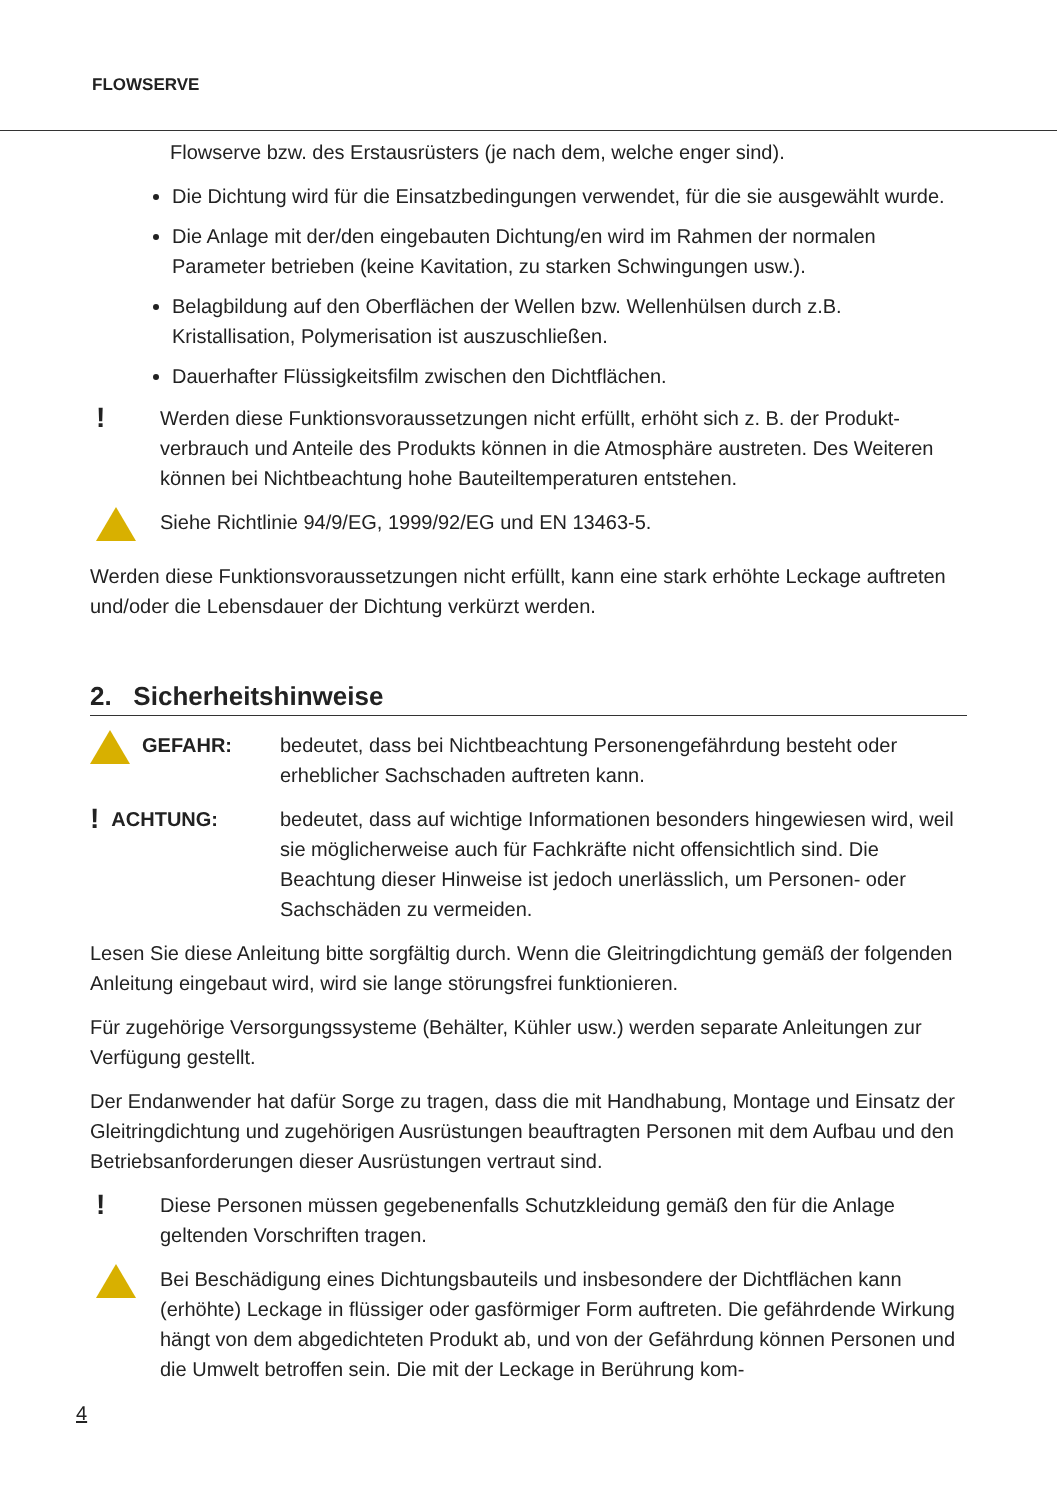FLOWSERVE
Flowserve bzw. des Erstausrüsters (je nach dem, welche enger sind).
Die Dichtung wird für die Einsatzbedingungen verwendet, für die sie ausgewählt wurde.
Die Anlage mit der/den eingebauten Dichtung/en wird im Rahmen der normalen Parameter betrieben (keine Kavitation, zu starken Schwingungen usw.).
Belagbildung auf den Oberflächen der Wellen bzw. Wellenhülsen durch z.B. Kristallisation, Polymerisation ist auszuschließen.
Dauerhafter Flüssigkeitsfilm zwischen den Dichtflächen.
!
Werden diese Funktionsvoraussetzungen nicht erfüllt, erhöht sich z. B. der Produkt­verbrauch und Anteile des Produkts können in die Atmosphäre austreten. Des Weiteren können bei Nichtbeachtung hohe Bauteiltemperaturen entstehen.
Siehe Richtlinie 94/9/EG, 1999/92/EG und EN 13463-5.
Werden diese Funktionsvoraussetzungen nicht erfüllt, kann eine stark erhöhte Leckage auftreten und/oder die Lebensdauer der Dichtung verkürzt werden.
2. Sicherheitshinweise
GEFAHR: bedeutet, dass bei Nichtbeachtung Personengefährdung besteht oder erheblicher Sachschaden auftreten kann.
! ACHTUNG: bedeutet, dass auf wichtige Informationen besonders hingewiesen wird, weil sie möglicherweise auch für Fachkräfte nicht offensichtlich sind. Die Beachtung dieser Hinweise ist jedoch unerlässlich, um Personen- oder Sachschäden zu vermeiden.
Lesen Sie diese Anleitung bitte sorgfältig durch. Wenn die Gleitringdichtung gemäß der fol­genden Anleitung eingebaut wird, wird sie lange störungsfrei funktionieren.
Für zugehörige Versorgungssysteme (Behälter, Kühler usw.) werden separate Anleitungen zur Verfügung gestellt.
Der Endanwender hat dafür Sorge zu tragen, dass die mit Handhabung, Montage und Einsatz der Gleitringdichtung und zugehörigen Ausrüstungen beauftragten Personen mit dem Aufbau und den Betriebsanforderungen dieser Ausrüstungen vertraut sind.
!
Diese Personen müssen gegebenenfalls Schutzkleidung gemäß den für die Anlage geltenden Vorschriften tragen.
Bei Beschädigung eines Dichtungsbauteils und insbesondere der Dichtflächen kann (erhöhte) Leckage in flüssiger oder gasförmiger Form auftreten. Die gefährdende Wirkung hängt von dem abgedichteten Produkt ab, und von der Gefährdung können Personen und die Umwelt betroffen sein. Die mit der Leckage in Berührung kom-
4